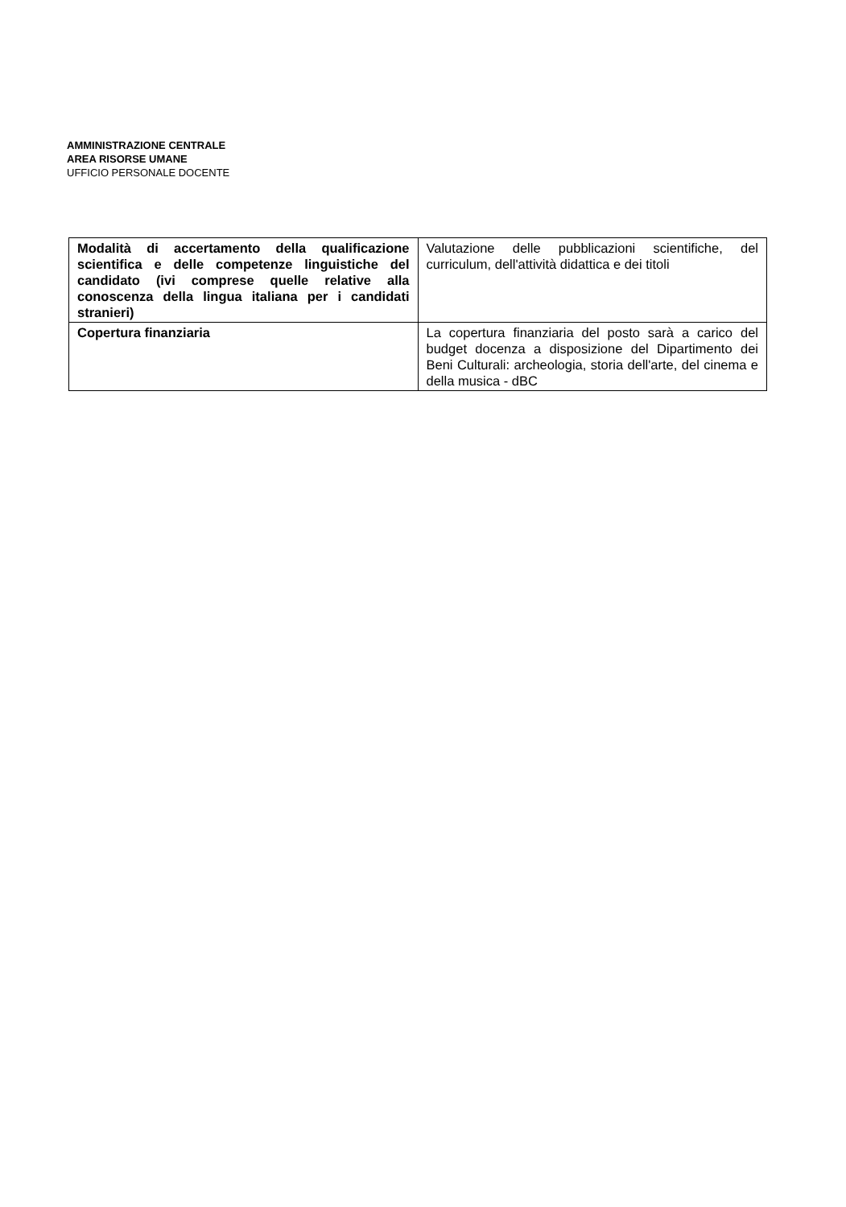AMMINISTRAZIONE CENTRALE
AREA RISORSE UMANE
UFFICIO PERSONALE DOCENTE
| Modalità di accertamento della qualificazione scientifica e delle competenze linguistiche del candidato (ivi comprese quelle relative alla conoscenza della lingua italiana per i candidati stranieri) | Valutazione delle pubblicazioni scientifiche, del curriculum, dell'attività didattica e dei titoli |
| Copertura finanziaria | La copertura finanziaria del posto sarà a carico del budget docenza a disposizione del Dipartimento dei Beni Culturali: archeologia, storia dell'arte, del cinema e della musica - dBC |